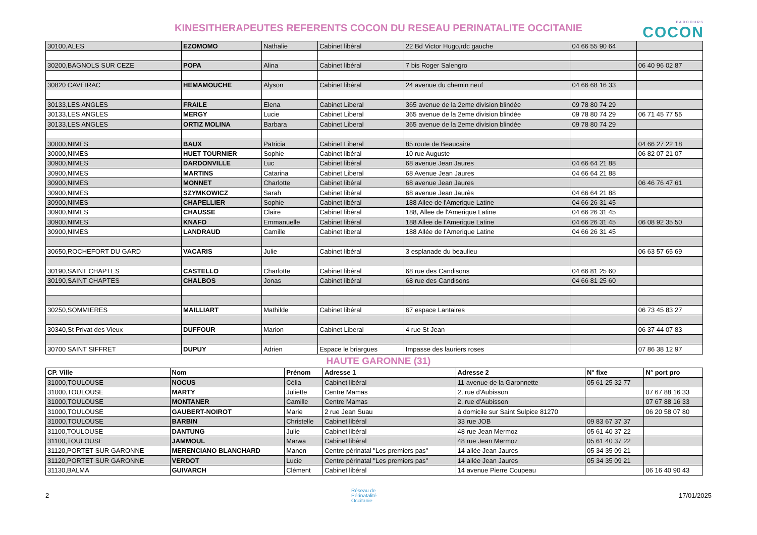KINESITHERAPEUTES REFERENTS COCON DU RESEAU PERINATALITE OCCITANIE
PARCOURS
COCON
| 30100,ALES | EZOMOMO | Nathalie | Cabinet libéral | 22 Bd Victor Hugo,rdc gauche | 04 66 55 90 64 | |
| 30200,BAGNOLS SUR CEZE | POPA | Alina | Cabinet libéral | 7 bis Roger Salengro | | 06 40 96 02 87 |
| 30820 CAVEIRAC | HEMAMOUCHE | Alyson | Cabinet libéral | 24 avenue du chemin neuf | 04 66 68 16 33 | |
| 30133,LES ANGLES | FRAILE | Elena | Cabinet Liberal | 365 avenue de la 2eme division blindée | 09 78 80 74 29 | |
| 30133,LES ANGLES | MERGY | Lucie | Cabinet Liberal | 365 avenue de la 2eme division blindée | 09 78 80 74 29 | 06 71 45 77 55 |
| 30133,LES ANGLES | ORTIZ MOLINA | Barbara | Cabinet Liberal | 365 avenue de la 2eme division blindée | 09 78 80 74 29 | |
| 30000,NIMES | BAUX | Patricia | Cabinet Liberal | 85 route de Beaucaire | | 04 66 27 22 18 |
| 30000,NIMES | HUET TOURNIER | Sophie | Cabinet libéral | 10 rue Auguste | | 06 82 07 21 07 |
| 30900,NIMES | DARDONVILLE | Luc | Cabinet libéral | 68 avenue Jean Jaures | 04 66 64 21 88 | |
| 30900,NIMES | MARTINS | Catarina | Cabinet Liberal | 68 Avenue Jean Jaures | 04 66 64 21 88 | |
| 30900,NIMES | MONNET | Charlotte | Cabinet libéral | 68 avenue Jean Jaures | | 06 46 76 47 61 |
| 30900,NIMES | SZYMKOWICZ | Sarah | Cabinet libéral | 68 avenue Jean Jaurès | 04 66 64 21 88 | |
| 30900,NIMES | CHAPELLIER | Sophie | Cabinet libéral | 188 Allee de l'Amerique Latine | 04 66 26 31 45 | |
| 30900,NIMES | CHAUSSE | Claire | Cabinet libéral | 188, Allee de l'Amerique Latine | 04 66 26 31 45 | |
| 30900,NIMES | KNAFO | Emmanuelle | Cabinet libéral | 188 Allee de l'Amerique Latine | 04 66 26 31 45 | 06 08 92 35 50 |
| 30900,NIMES | LANDRAUD | Camille | Cabinet liberal | 188 Allée de l’Amerique Latine | 04 66 26 31 45 | |
| 30650,ROCHEFORT DU GARD | VACARIS | Julie | Cabinet libéral | 3 esplanade du beaulieu | | 06 63 57 65 69 |
| 30190,SAINT CHAPTES | CASTELLO | Charlotte | Cabinet libéral | 68 rue des Candisons | 04 66 81 25 60 | |
| 30190,SAINT CHAPTES | CHALBOS | Jonas | Cabinet libéral | 68 rue des Candisons | 04 66 81 25 60 | |
| 30250,SOMMIERES | MAILLIART | Mathilde | Cabinet libéral | 67 espace Lantaires | | 06 73 45 83 27 |
| 30340,St Privat des Vieux | DUFFOUR | Marion | Cabinet Liberal | 4 rue St Jean | | 06 37 44 07 83 |
| 30700 SAINT SIFFRET | DUPUY | Adrien | Espace le briargues | Impasse des lauriers roses | | 07 86 38 12 97 |
HAUTE GARONNE (31)
| CP. Ville | Nom | Prénom | Adresse 1 | Adresse 2 | N° fixe | N° port pro |
| --- | --- | --- | --- | --- | --- | --- |
| 31000,TOULOUSE | NOCUS | Célia | Cabinet libéral | 11 avenue de la Garonnette | 05 61 25 32 77 | |
| 31000,TOULOUSE | MARTY | Juliette | Centre Mamas | 2, rue d'Aubisson | | 07 67 88 16 33 |
| 31000,TOULOUSE | MONTANER | Camille | Centre Mamas | 2, rue d'Aubisson | | 07 67 88 16 33 |
| 31000,TOULOUSE | GAUBERT-NOIROT | Marie | 2 rue Jean Suau | à domicile sur Saint Sulpice 81270 | | 06 20 58 07 80 |
| 31000,TOULOUSE | BARBIN | Christelle | Cabinet libéral | 33 rue JOB | 09 83 67 37 37 | |
| 31100,TOULOUSE | DANTUNG | Julie | Cabinet libéral | 48 rue Jean Mermoz | 05 61 40 37 22 | |
| 31100,TOULOUSE | JAMMOUL | Marwa | Cabinet libéral | 48 rue Jean Mermoz | 05 61 40 37 22 | |
| 31120,PORTET SUR GARONNE | MERENCIANO BLANCHARD | Manon | Centre périnatal "Les premiers pas" | 14 allée Jean Jaures | 05 34 35 09 21 | |
| 31120,PORTET SUR GARONNE | VERDOT | Lucie | Centre périnatal "Les premiers pas" | 14 allée Jean Jaures | 05 34 35 09 21 | |
| 31130,BALMA | GUIVARCH | Clément | Cabinet libéral | 14 avenue Pierre Coupeau | | 06 16 40 90 43 |
2 Réseau de
Périnatalité
Occitanie 17/01/2025